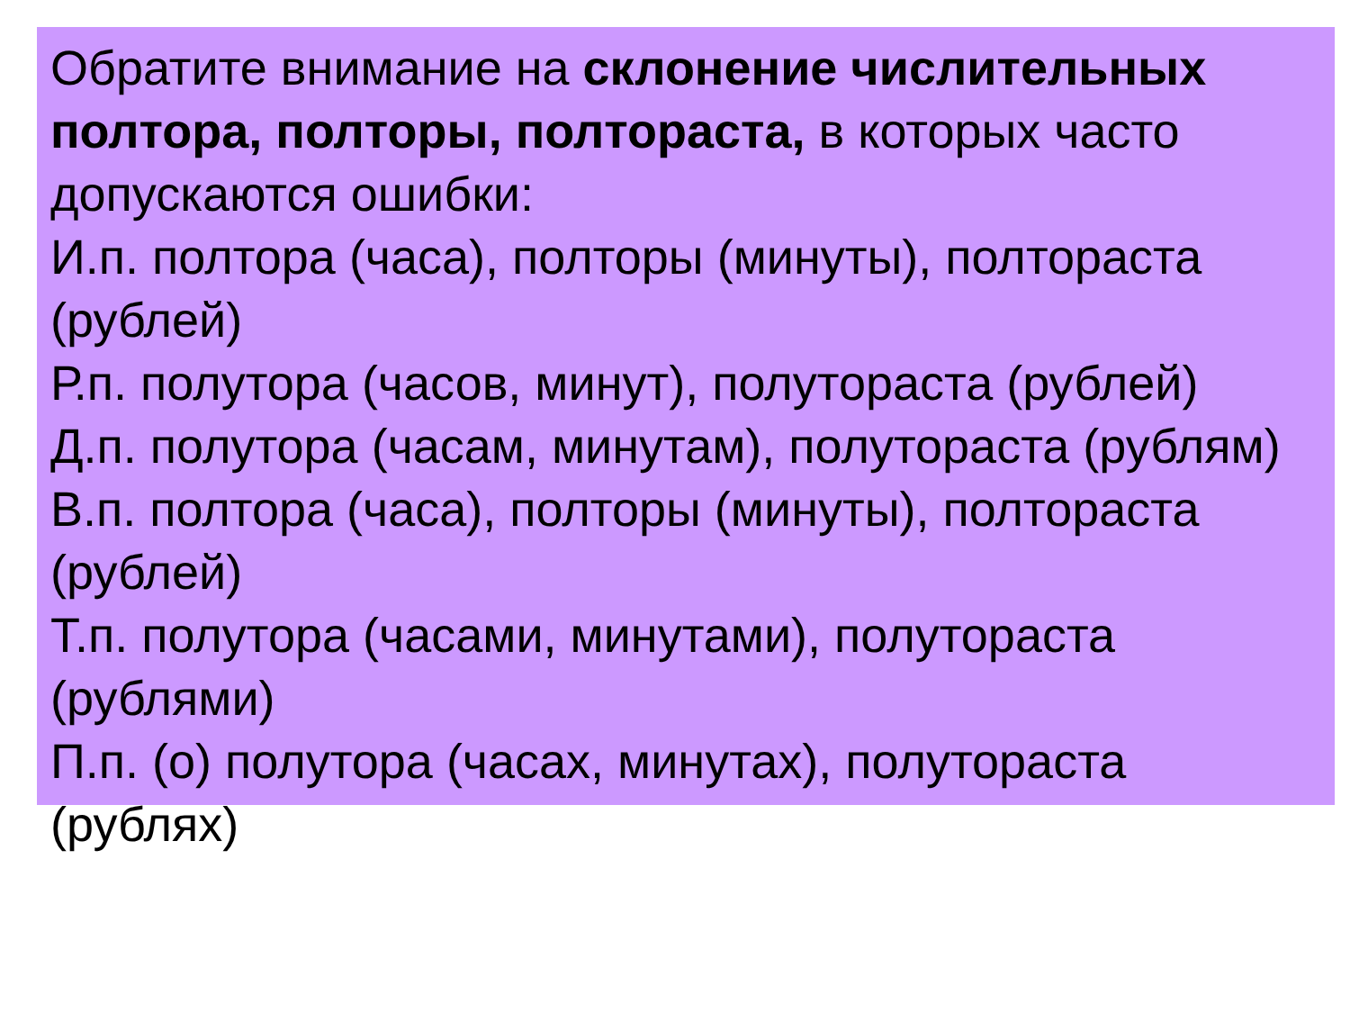Обратите внимание на склонение числительных полтора, полторы, полтораста, в которых часто допускаются ошибки:
И.п. полтора (часа), полторы (минуты), полтораста (рублей)
Р.п. полутора (часов, минут), полутораста (рублей)
Д.п. полутора (часам, минутам), полутораста (рублям)
В.п. полтора (часа), полторы (минуты), полтораста (рублей)
Т.п. полутора (часами, минутами), полутораста (рублями)
П.п. (о) полутора (часах, минутах), полутораста (рублях)